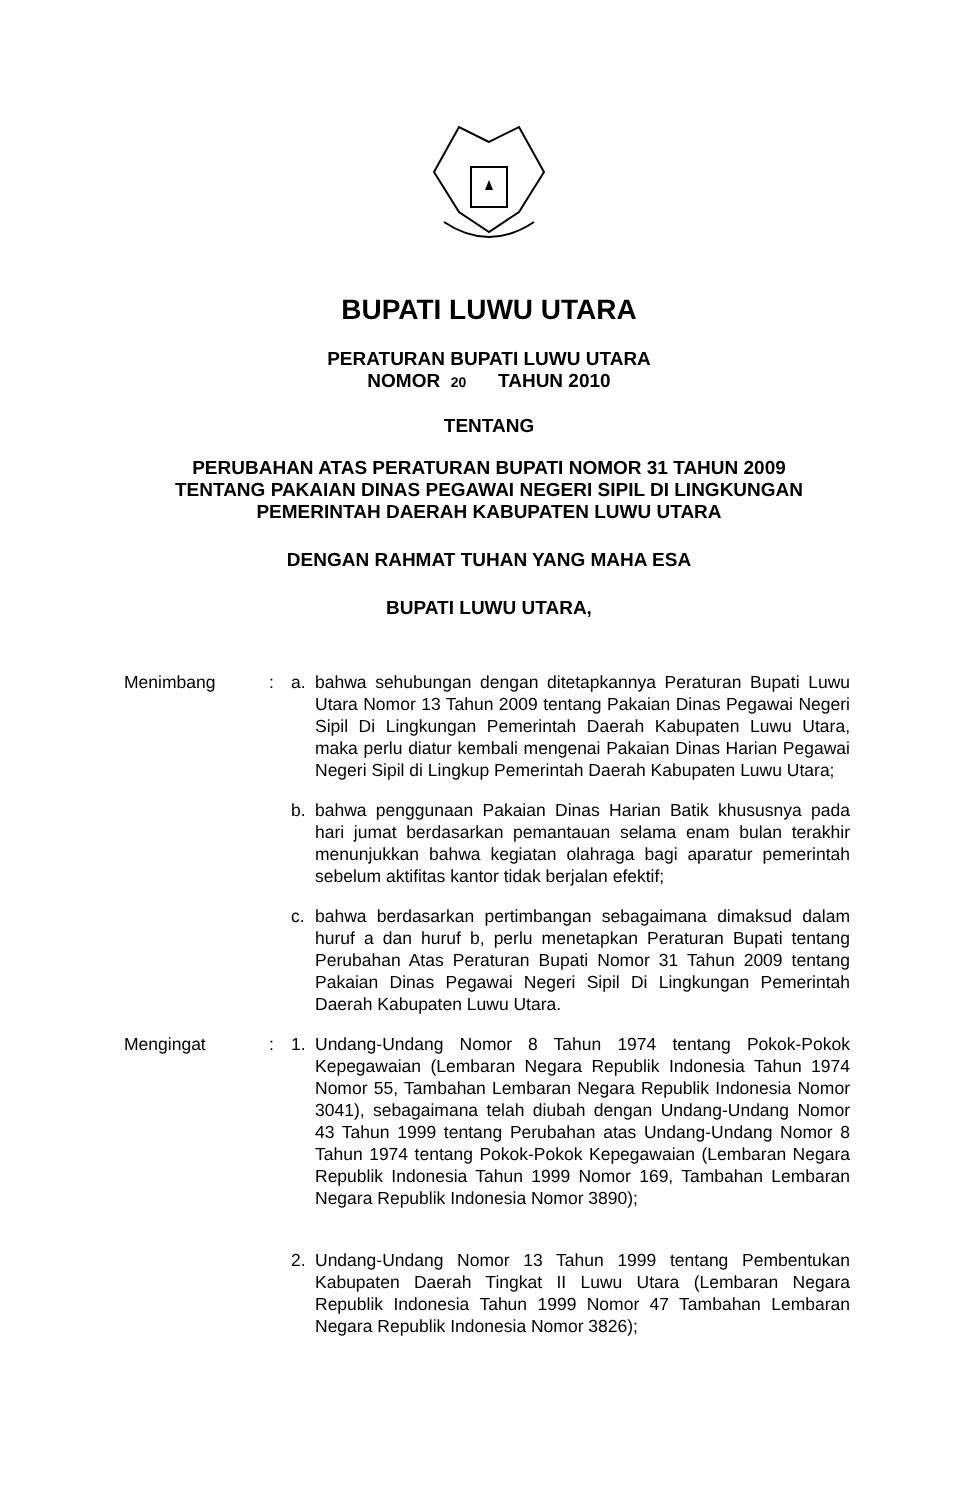BUPATI LUWU UTARA
PERATURAN BUPATI LUWU UTARA
NOMOR 20 TAHUN 2010
TENTANG
PERUBAHAN ATAS PERATURAN BUPATI NOMOR 31 TAHUN 2009
TENTANG PAKAIAN DINAS PEGAWAI NEGERI SIPIL DI LINGKUNGAN
PEMERINTAH DAERAH KABUPATEN LUWU UTARA
DENGAN RAHMAT TUHAN YANG MAHA ESA
BUPATI LUWU UTARA,
Menimbang : a. bahwa sehubungan dengan ditetapkannya Peraturan Bupati Luwu Utara Nomor 13 Tahun 2009 tentang Pakaian Dinas Pegawai Negeri Sipil Di Lingkungan Pemerintah Daerah Kabupaten Luwu Utara, maka perlu diatur kembali mengenai Pakaian Dinas Harian Pegawai Negeri Sipil di Lingkup Pemerintah Daerah Kabupaten Luwu Utara;
b. bahwa penggunaan Pakaian Dinas Harian Batik khususnya pada hari jumat berdasarkan pemantauan selama enam bulan terakhir menunjukkan bahwa kegiatan olahraga bagi aparatur pemerintah sebelum aktifitas kantor tidak berjalan efektif;
c. bahwa berdasarkan pertimbangan sebagaimana dimaksud dalam huruf a dan huruf b, perlu menetapkan Peraturan Bupati tentang Perubahan Atas Peraturan Bupati Nomor 31 Tahun 2009 tentang Pakaian Dinas Pegawai Negeri Sipil Di Lingkungan Pemerintah Daerah Kabupaten Luwu Utara.
Mengingat : 1. Undang-Undang Nomor 8 Tahun 1974 tentang Pokok-Pokok Kepegawaian (Lembaran Negara Republik Indonesia Tahun 1974 Nomor 55, Tambahan Lembaran Negara Republik Indonesia Nomor 3041), sebagaimana telah diubah dengan Undang-Undang Nomor 43 Tahun 1999 tentang Perubahan atas Undang-Undang Nomor 8 Tahun 1974 tentang Pokok-Pokok Kepegawaian (Lembaran Negara Republik Indonesia Tahun 1999 Nomor 169, Tambahan Lembaran Negara Republik Indonesia Nomor 3890);
2. Undang-Undang Nomor 13 Tahun 1999 tentang Pembentukan Kabupaten Daerah Tingkat II Luwu Utara (Lembaran Negara Republik Indonesia Tahun 1999 Nomor 47 Tambahan Lembaran Negara Republik Indonesia Nomor 3826);